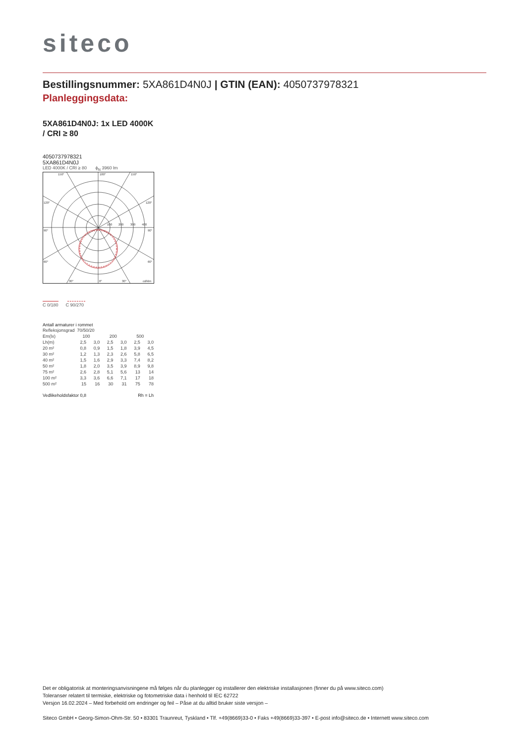siteco
Bestillingsnummer: 5XA861D4N0J | GTIN (EAN): 4050737978321
Planleggingsdata:
5XA861D4N0J: 1x LED 4000K
/ CRI ≥ 80
4050737978321
5XA861D4N0J
LED 4000K / CRI ≥ 80 ϕ<sub>N</sub> 3960 lm
150°
180°
150°
120°
120°
90°
90°
60°
60°
30°
0°
30°
cd/klm
100
200
300
400
C 0/180 C 90/270
Antall armaturer i rommet
| Refleksjonsgrad 70/50/20 | | | | | | |
| Em(lx) | 100 | | 200 | | 500 | |
| Lh(m) | 2,5 | 3,0 | 2,5 | 3,0 | 2,5 | 3,0 |
| 20 m² | 0,8 | 0,9 | 1,5 | 1,8 | 3,9 | 4,5 |
| 30 m² | 1,2 | 1,3 | 2,3 | 2,6 | 5,8 | 6,5 |
| 40 m² | 1,5 | 1,6 | 2,9 | 3,3 | 7,4 | 8,2 |
| 50 m² | 1,8 | 2,0 | 3,5 | 3,9 | 8,9 | 9,8 |
| 75 m² | 2,6 | 2,8 | 5,1 | 5,6 | 13 | 14 |
| 100 m² | 3,3 | 3,6 | 6,6 | 7,1 | 17 | 18 |
| 500 m² | 15 | 16 | 30 | 31 | 75 | 78 |
Vedlikeholdsfaktor 0,8 Rh = Lh
Det er obligatorisk at monteringsanvisningene må følges når du planlegger og installerer den elektriske installasjonen (finner du på www.siteco.com)
Toleranser relatert til termiske, elektriske og fotometriske data i henhold til IEC 62722
Versjon 16.02.2024 – Med forbehold om endringer og feil – Påse at du alltid bruker siste versjon –
Siteco GmbH • Georg-Simon-Ohm-Str. 50 • 83301 Traunreut, Tyskland • Tlf. +49(8669)33-0 • Faks +49(8669)33-397 • E-post info@siteco.de • Internett www.siteco.com